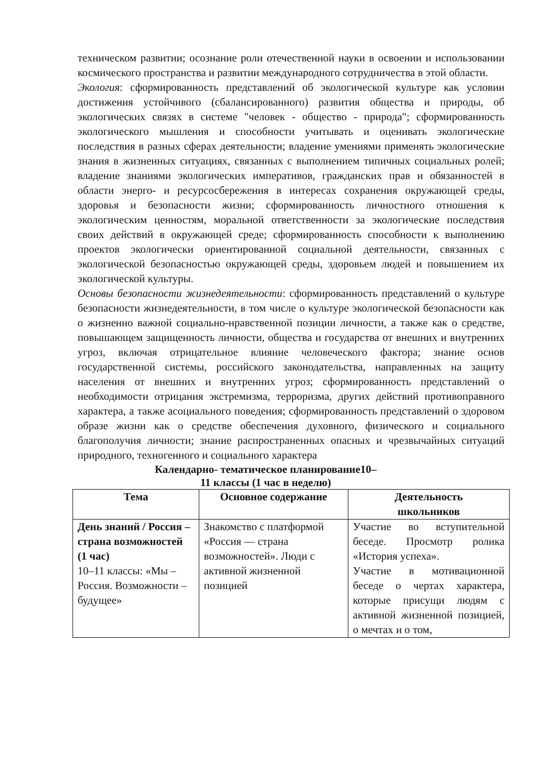техническом развитии; осознание роли отечественной науки в освоении и использовании космического пространства и развитии международного сотрудничества в этой области.
Экология: сформированность представлений об экологической культуре как условии достижения устойчивого (сбалансированного) развития общества и природы, об экологических связях в системе "человек - общество - природа"; сформированность экологического мышления и способности учитывать и оценивать экологические последствия в разных сферах деятельности; владение умениями применять экологические знания в жизненных ситуациях, связанных с выполнением типичных социальных ролей; владение знаниями экологических императивов, гражданских прав и обязанностей в области энерго- и ресурсосбережения в интересах сохранения окружающей среды, здоровья и безопасности жизни; сформированность личностного отношения к экологическим ценностям, моральной ответственности за экологические последствия своих действий в окружающей среде; сформированность способности к выполнению проектов экологически ориентированной социальной деятельности, связанных с экологической безопасностью окружающей среды, здоровьем людей и повышением их экологической культуры.
Основы безопасности жизнедеятельности: сформированность представлений о культуре безопасности жизнедеятельности, в том числе о культуре экологической безопасности как о жизненно важной социально-нравственной позиции личности, а также как о средстве, повышающем защищенность личности, общества и государства от внешних и внутренних угроз, включая отрицательное влияние человеческого фактора; знание основ государственной системы, российского законодательства, направленных на защиту населения от внешних и внутренних угроз; сформированность представлений о необходимости отрицания экстремизма, терроризма, других действий противоправного характера, а также асоциального поведения; сформированность представлений о здоровом образе жизни как о средстве обеспечения духовного, физического и социального благополучия личности; знание распространенных опасных и чрезвычайных ситуаций природного, техногенного и социального характера
Календарно- тематическое планирование10–
11 классы (1 час в неделю)
| Тема | Основное содержание | Деятельность школьников |
| --- | --- | --- |
| День знаний / Россия – страна возможностей (1 час) 10–11 классы: «Мы – Россия. Возможности – будущее» | Знакомство с платформой «Россия — страна возможностей». Люди с активной жизненной позицией | Участие во вступительной беседе. Просмотр ролика «История успеха». Участие в мотивационной беседе о чертах характера, которые присущи людям с активной жизненной позицией, о мечтах и о том, |